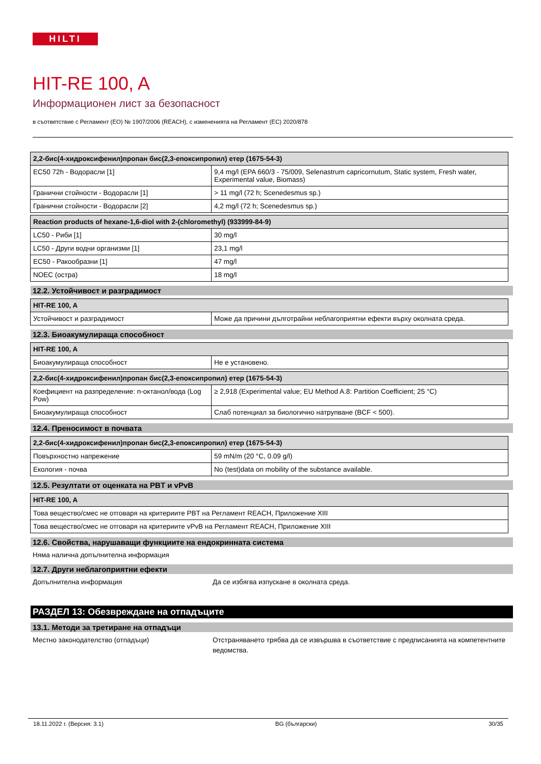HILTI
HIT-RE 100, A
Информационен лист за безопасност
в съответствие с Регламент (ЕО) № 1907/2006 (REACH), с измененията на Регламент (ЕС) 2020/878
| 2,2-бис(4-хидроксифенил)пропан бис(2,3-епоксипропил) етер (1675-54-3) | |
| --- | --- |
| EC50 72h - Водорасли [1] | 9,4 mg/l (EPA 660/3 - 75/009, Selenastrum capricornutum, Static system, Fresh water, Experimental value, Biomass) |
| Гранични стойности - Водорасли [1] | > 11 mg/l (72 h; Scenedesmus sp.) |
| Гранични стойности - Водорасли [2] | 4,2 mg/l (72 h; Scenedesmus sp.) |
| Reaction products of hexane-1,6-diol with 2-(chloromethyl) (933999-84-9) | |
| --- | --- |
| LC50 - Риби [1] | 30 mg/l |
| LC50 - Други водни организми [1] | 23,1 mg/l |
| EC50 - Ракообразни [1] | 47 mg/l |
| NOEC (остра) | 18 mg/l |
12.2. Устойчивост и разградимост
| HIT-RE 100, A | |
| --- | --- |
| Устойчивост и разградимост | Може да причини дълготрайни неблагоприятни ефекти върху околната среда. |
12.3. Биоакумулираща способност
| HIT-RE 100, A | |
| --- | --- |
| Биоакумулираща способност | Не е установено. |
| 2,2-бис(4-хидроксифенил)пропан бис(2,3-епоксипропил) етер (1675-54-3) | |
| --- | --- |
| Коефициент на разпределение: n-октанол/вода (Log Pow) | ≥ 2,918 (Experimental value; EU Method A.8: Partition Coefficient; 25 °C) |
| Биоакумулираща способност | Слаб потенциал за биологично натрупване (BCF < 500). |
12.4. Преносимост в почвата
| 2,2-бис(4-хидроксифенил)пропан бис(2,3-епоксипропил) етер (1675-54-3) | |
| --- | --- |
| Повърхностно напрежение | 59 mN/m (20 °C, 0.09 g/l) |
| Екология - почва | No (test)data on mobility of the substance available. |
12.5. Резултати от оценката на PBT и vPvB
| HIT-RE 100, A |
| --- |
| Това вещество/смес не отговаря на критериите PBT на Регламент REACH, Приложение XIII |
| Това вещество/смес не отговаря на критериите vPvB на Регламент REACH, Приложение XIII |
12.6. Свойства, нарушаващи функциите на ендокринната система
Няма налична допълнителна информация
12.7. Други неблагоприятни ефекти
Допълнителна информация Да се избягва изпускане в околната среда.
РАЗДЕЛ 13: Обезвреждане на отпадъците
13.1. Методи за третиране на отпадъци
Местно законодателство (отпадъци) Отстраняването трябва да се извършва в съответствие с предписанията на компетентните ведомства.
18.11.2022 г. (Версия: 3.1) BG (български) 30/35